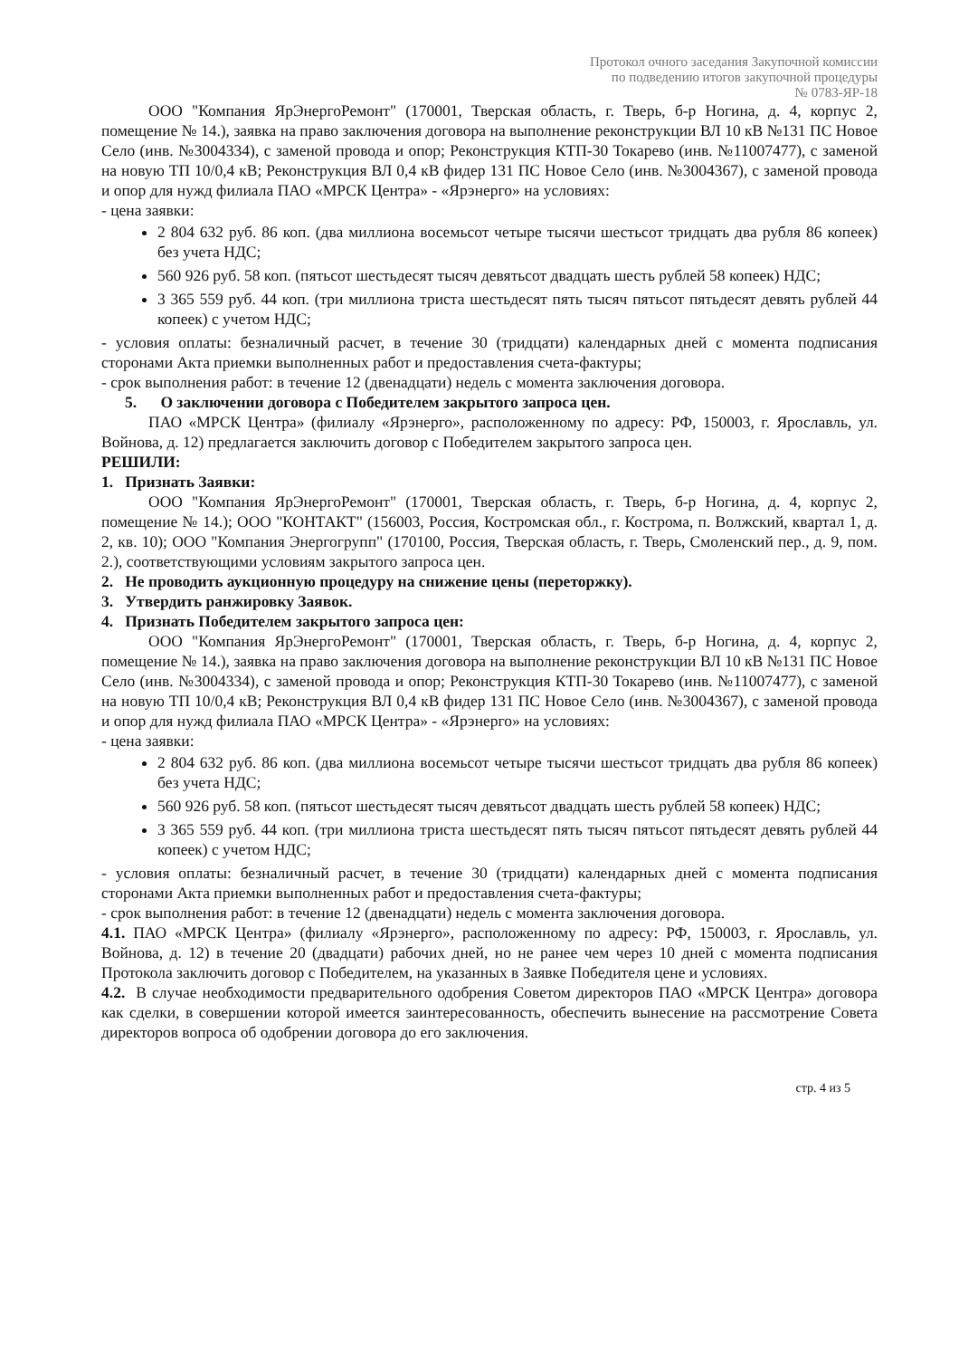Протокол очного заседания Закупочной комиссии
по подведению итогов закупочной процедуры
№ 0783-ЯР-18
ООО "Компания ЯрЭнергоРемонт" (170001, Тверская область, г. Тверь, б-р Ногина, д. 4, корпус 2, помещение № 14.), заявка на право заключения договора на выполнение реконструкции ВЛ 10 кВ №131 ПС Новое Село (инв. №3004334), с заменой провода и опор; Реконструкция КТП-30 Токарево (инв. №11007477), с заменой на новую ТП 10/0,4 кВ; Реконструкция ВЛ 0,4 кВ фидер 131 ПС Новое Село (инв. №3004367), с заменой провода и опор для нужд филиала ПАО «МРСК Центра» - «Ярэнерго» на условиях:
- цена заявки:
2 804 632 руб. 86 коп. (два миллиона восемьсот четыре тысячи шестьсот тридцать два рубля 86 копеек) без учета НДС;
560 926 руб. 58 коп. (пятьсот шестьдесят тысяч девятьсот двадцать шесть рублей 58 копеек) НДС;
3 365 559 руб. 44 коп. (три миллиона триста шестьдесят пять тысяч пятьсот пятьдесят девять рублей 44 копеек) с учетом НДС;
- условия оплаты: безналичный расчет, в течение 30 (тридцати) календарных дней с момента подписания сторонами Акта приемки выполненных работ и предоставления счета-фактуры;
- срок выполнения работ: в течение 12 (двенадцати) недель с момента заключения договора.
5. О заключении договора с Победителем закрытого запроса цен.
ПАО «МРСК Центра» (филиалу «Ярэнерго», расположенному по адресу: РФ, 150003, г. Ярославль, ул. Войнова, д. 12) предлагается заключить договор с Победителем закрытого запроса цен.
РЕШИЛИ:
1. Признать Заявки:
ООО "Компания ЯрЭнергоРемонт" (170001, Тверская область, г. Тверь, б-р Ногина, д. 4, корпус 2, помещение № 14.); ООО "КОНТАКТ" (156003, Россия, Костромская обл., г. Кострома, п. Волжский, квартал 1, д. 2, кв. 10); ООО "Компания Энергогрупп" (170100, Россия, Тверская область, г. Тверь, Смоленский пер., д. 9, пом. 2.), соответствующими условиям закрытого запроса цен.
2. Не проводить аукционную процедуру на снижение цены (переторжку).
3. Утвердить ранжировку Заявок.
4. Признать Победителем закрытого запроса цен:
ООО "Компания ЯрЭнергоРемонт" (170001, Тверская область, г. Тверь, б-р Ногина, д. 4, корпус 2, помещение № 14.), заявка на право заключения договора на выполнение реконструкции ВЛ 10 кВ №131 ПС Новое Село (инв. №3004334), с заменой провода и опор; Реконструкция КТП-30 Токарево (инв. №11007477), с заменой на новую ТП 10/0,4 кВ; Реконструкция ВЛ 0,4 кВ фидер 131 ПС Новое Село (инв. №3004367), с заменой провода и опор для нужд филиала ПАО «МРСК Центра» - «Ярэнерго» на условиях:
- цена заявки:
2 804 632 руб. 86 коп. (два миллиона восемьсот четыре тысячи шестьсот тридцать два рубля 86 копеек) без учета НДС;
560 926 руб. 58 коп. (пятьсот шестьдесят тысяч девятьсот двадцать шесть рублей 58 копеек) НДС;
3 365 559 руб. 44 коп. (три миллиона триста шестьдесят пять тысяч пятьсот пятьдесят девять рублей 44 копеек) с учетом НДС;
- условия оплаты: безналичный расчет, в течение 30 (тридцати) календарных дней с момента подписания сторонами Акта приемки выполненных работ и предоставления счета-фактуры;
- срок выполнения работ: в течение 12 (двенадцати) недель с момента заключения договора.
4.1. ПАО «МРСК Центра» (филиалу «Ярэнерго», расположенному по адресу: РФ, 150003, г. Ярославль, ул. Войнова, д. 12) в течение 20 (двадцати) рабочих дней, но не ранее чем через 10 дней с момента подписания Протокола заключить договор с Победителем, на указанных в Заявке Победителя цене и условиях.
4.2. В случае необходимости предварительного одобрения Советом директоров ПАО «МРСК Центра» договора как сделки, в совершении которой имеется заинтересованность, обеспечить вынесение на рассмотрение Совета директоров вопроса об одобрении договора до его заключения.
стр. 4 из 5